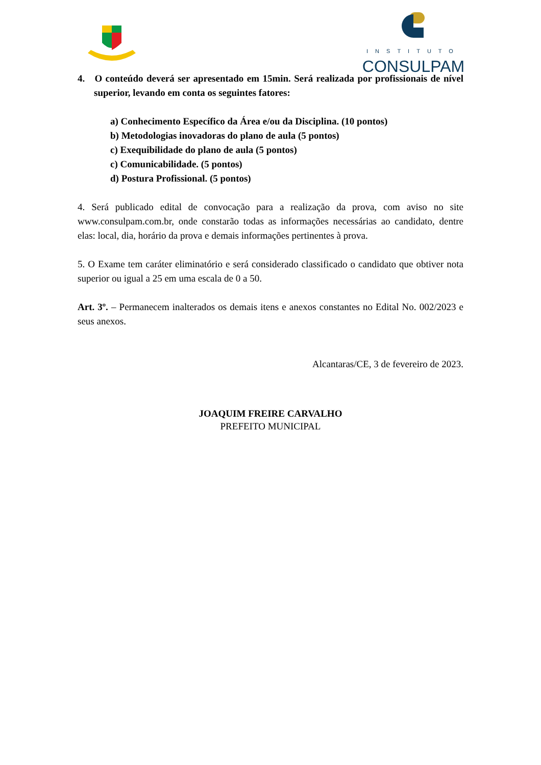INSTITUTO
CONSULPAM
4. O conteúdo deverá ser apresentado em 15min. Será realizada por profissionais de nível superior, levando em conta os seguintes fatores:
a) Conhecimento Específico da Área e/ou da Disciplina. (10 pontos)
b) Metodologias inovadoras do plano de aula (5 pontos)
c) Exequibilidade do plano de aula (5 pontos)
c) Comunicabilidade. (5 pontos)
d) Postura Profissional. (5 pontos)
4. Será publicado edital de convocação para a realização da prova, com aviso no site www.consulpam.com.br, onde constarão todas as informações necessárias ao candidato, dentre elas: local, dia, horário da prova e demais informações pertinentes à prova.
5. O Exame tem caráter eliminatório e será considerado classificado o candidato que obtiver nota superior ou igual a 25 em uma escala de 0 a 50.
Art. 3º. – Permanecem inalterados os demais itens e anexos constantes no Edital No. 002/2023 e seus anexos.
Alcantaras/CE, 3 de fevereiro de 2023.
JOAQUIM FREIRE CARVALHO
PREFEITO MUNICIPAL